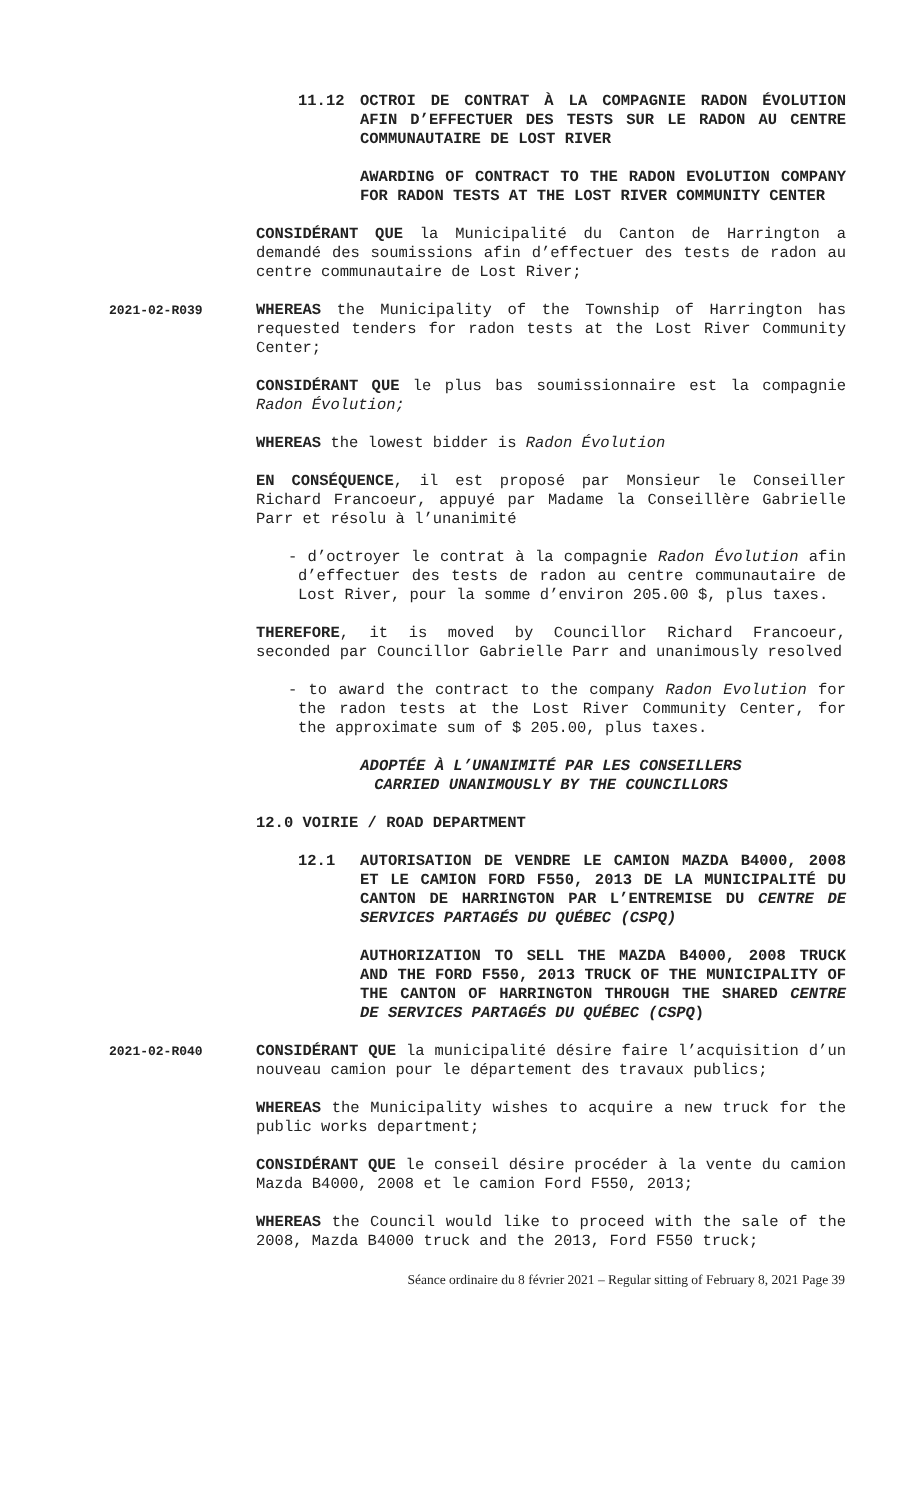11.12 OCTROI DE CONTRAT À LA COMPAGNIE RADON ÉVOLUTION AFIN D’EFFECTUER DES TESTS SUR LE RADON AU CENTRE COMMUNAUTAIRE DE LOST RIVER
AWARDING OF CONTRACT TO THE RADON EVOLUTION COMPANY FOR RADON TESTS AT THE LOST RIVER COMMUNITY CENTER
CONSIDÉRANT QUE la Municipalité du Canton de Harrington a demandé des soumissions afin d’effectuer des tests de radon au centre communautaire de Lost River;
2021-02-R039
WHEREAS the Municipality of the Township of Harrington has requested tenders for radon tests at the Lost River Community Center;
CONSIDÉRANT QUE le plus bas soumissionnaire est la compagnie Radon Évolution;
WHEREAS the lowest bidder is Radon Évolution
EN CONSÉQUENCE, il est proposé par Monsieur le Conseiller Richard Francoeur, appuyé par Madame la Conseillère Gabrielle Parr et résolu à l’unanimité
- d’octroyer le contrat à la compagnie Radon Évolution afin d’effectuer des tests de radon au centre communautaire de Lost River, pour la somme d’environ 205.00 $, plus taxes.
THEREFORE, it is moved by Councillor Richard Francoeur, seconded par Councillor Gabrielle Parr and unanimously resolved
- to award the contract to the company Radon Evolution for the radon tests at the Lost River Community Center, for the approximate sum of $ 205.00, plus taxes.
ADOPTÉE À L’UNANIMITÉ PAR LES CONSEILLERS
CARRIED UNANIMOUSLY BY THE COUNCILLORS
12.0 VOIRIE / ROAD DEPARTMENT
12.1 AUTORISATION DE VENDRE LE CAMION MAZDA B4000, 2008 ET LE CAMION FORD F550, 2013 DE LA MUNICIPALITÉ DU CANTON DE HARRINGTON PAR L’ENTREMISE DU CENTRE DE SERVICES PARTAGÉS DU QUÉBEC (CSPQ)
AUTHORIZATION TO SELL THE MAZDA B4000, 2008 TRUCK AND THE FORD F550, 2013 TRUCK OF THE MUNICIPALITY OF THE CANTON OF HARRINGTON THROUGH THE SHARED CENTRE DE SERVICES PARTAGÉS DU QUÉBEC (CSPQ)
2021-02-R040
CONSIDÉRANT QUE la municipalité désire faire l’acquisition d’un nouveau camion pour le département des travaux publics;
WHEREAS the Municipality wishes to acquire a new truck for the public works department;
CONSIDÉRANT QUE le conseil désire procéder à la vente du camion Mazda B4000, 2008 et le camion Ford F550, 2013;
WHEREAS the Council would like to proceed with the sale of the 2008, Mazda B4000 truck and the 2013, Ford F550 truck;
Séance ordinaire du 8 février 2021 – Regular sitting of February 8, 2021 Page 39